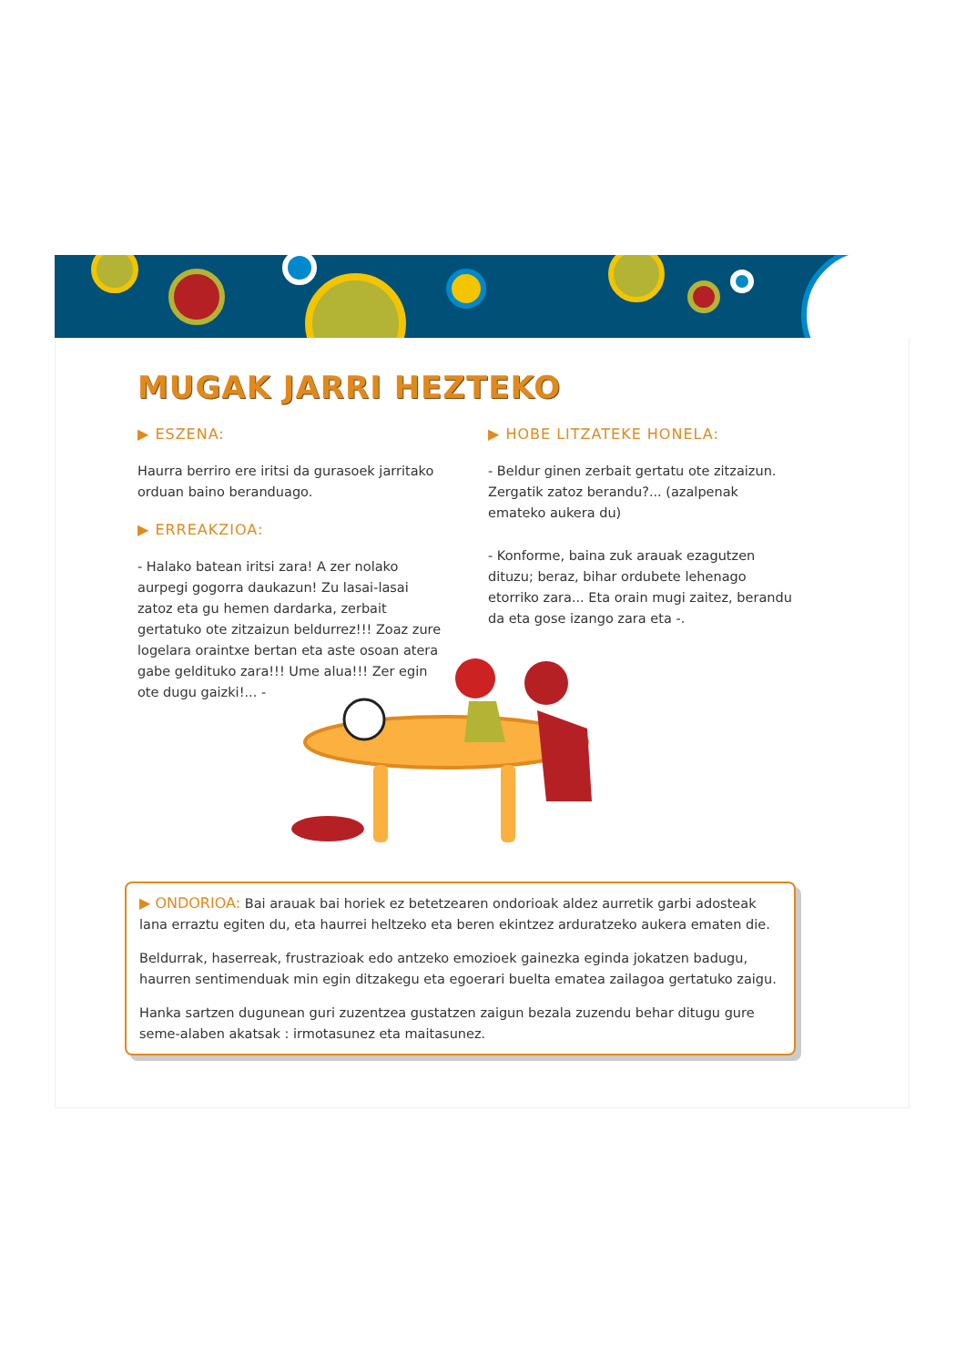MUGAK JARRI HEZTEKO
▶ ESZENA:
Haurra berriro ere iritsi da gurasoek jarritako orduan baino beranduago.
▶ ERREAKZIOA:
- Halako batean iritsi zara! A zer nolako aurpegi gogorra daukazun! Zu lasai-lasai zatoz eta gu hemen dardarka, zerbait gertatuko ote zitzaizun beldurrez!!! Zoaz zure logelara oraintxe bertan eta aste osoan atera gabe gelditukо zara!!! Ume alua!!! Zer egin ote dugu gaizki!... -
▶ HOBE LITZATEKE HONELA:
- Beldur ginen zerbait gertatu ote zitzaizun. Zergatik zatoz berandu?... (azalpenak emateko aukera du)
- Konforme, baina zuk arauak ezagutzen dituzu; beraz, bihar ordubete lehenago etorriko zara... Eta orain mugi zaitez, berandu da eta gose izango zara eta -.
▶ ONDORIOA: Bai arauak bai horiek ez betetzearen ondorioak aldez aurretik garbi adosteak lana erraztu egiten du, eta haurrei heltzeko eta beren ekintzez arduratzeko aukera ematen die.
Beldurrak, haserreak, frustrazioak edo antzeko emozioek gainezka eginda jokatzen badugu, haurren sentimenduak min egin ditzakegu eta egoerari buelta ematea zailagoa gertatuko zaigu.
Hanka sartzen dugunean guri zuzentzea gustatzen zaigun bezala zuzendu behar ditugu gure seme-alaben akatsak : irmotasunez eta maitasunez.